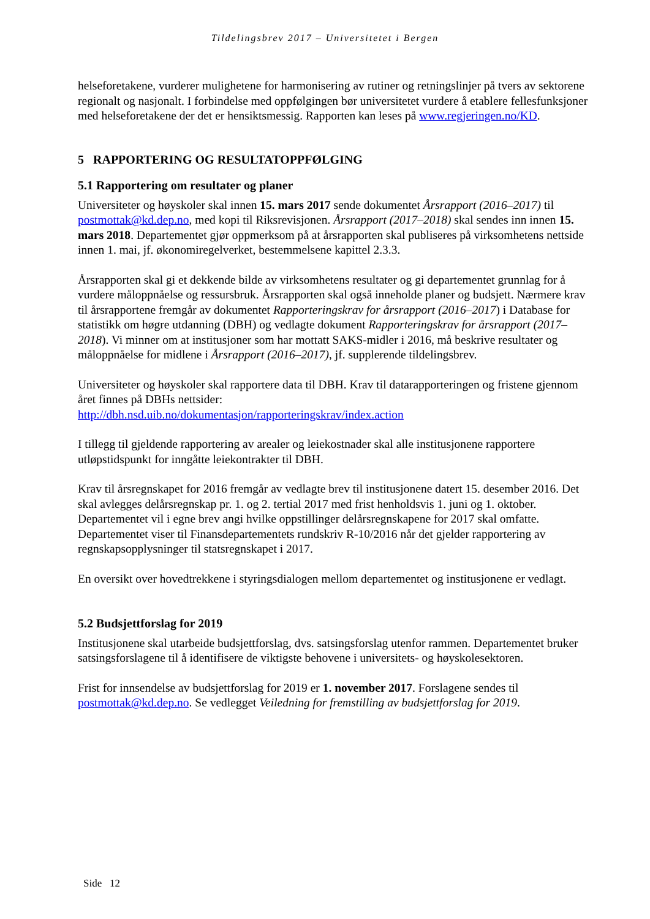Tildelingsbrev 2017 – Universitetet i Bergen
helseforetakene, vurderer mulighetene for harmonisering av rutiner og retningslinjer på tvers av sektorene regionalt og nasjonalt. I forbindelse med oppfølgingen bør universitetet vurdere å etablere fellesfunksjoner med helseforetakene der det er hensiktsmessig. Rapporten kan leses på www.regjeringen.no/KD.
5 RAPPORTERING OG RESULTATOPPFØLGING
5.1 Rapportering om resultater og planer
Universiteter og høyskoler skal innen 15. mars 2017 sende dokumentet Årsrapport (2016–2017) til postmottak@kd.dep.no, med kopi til Riksrevisjonen. Årsrapport (2017–2018) skal sendes inn innen 15. mars 2018. Departementet gjør oppmerksom på at årsrapporten skal publiseres på virksomhetens nettside innen 1. mai, jf. økonomiregelverket, bestemmelsene kapittel 2.3.3.
Årsrapporten skal gi et dekkende bilde av virksomhetens resultater og gi departementet grunnlag for å vurdere måloppnåelse og ressursbruk. Årsrapporten skal også inneholde planer og budsjett. Nærmere krav til årsrapportene fremgår av dokumentet Rapporteringskrav for årsrapport (2016–2017) i Database for statistikk om høgre utdanning (DBH) og vedlagte dokument Rapporteringskrav for årsrapport (2017–2018). Vi minner om at institusjoner som har mottatt SAKS-midler i 2016, må beskrive resultater og måloppnåelse for midlene i Årsrapport (2016–2017), jf. supplerende tildelingsbrev.
Universiteter og høyskoler skal rapportere data til DBH. Krav til datarapporteringen og fristene gjennom året finnes på DBHs nettsider:
http://dbh.nsd.uib.no/dokumentasjon/rapporteringskrav/index.action
I tillegg til gjeldende rapportering av arealer og leiekostnader skal alle institusjonene rapportere utløpstidspunkt for inngåtte leiekontrakter til DBH.
Krav til årsregnskapet for 2016 fremgår av vedlagte brev til institusjonene datert 15. desember 2016. Det skal avlegges delårsregnskap pr. 1. og 2. tertial 2017 med frist henholdsvis 1. juni og 1. oktober. Departementet vil i egne brev angi hvilke oppstillinger delårsregnskapene for 2017 skal omfatte. Departementet viser til Finansdepartementets rundskriv R-10/2016 når det gjelder rapportering av regnskapsopplysninger til statsregnskapet i 2017.
En oversikt over hovedtrekkene i styringsdialogen mellom departementet og institusjonene er vedlagt.
5.2 Budsjettforslag for 2019
Institusjonene skal utarbeide budsjettforslag, dvs. satsingsforslag utenfor rammen. Departementet bruker satsingsforslagene til å identifisere de viktigste behovene i universitets- og høyskolesektoren.
Frist for innsendelse av budsjettforslag for 2019 er 1. november 2017. Forslagene sendes til postmottak@kd.dep.no. Se vedlegget Veiledning for fremstilling av budsjettforslag for 2019.
Side 12